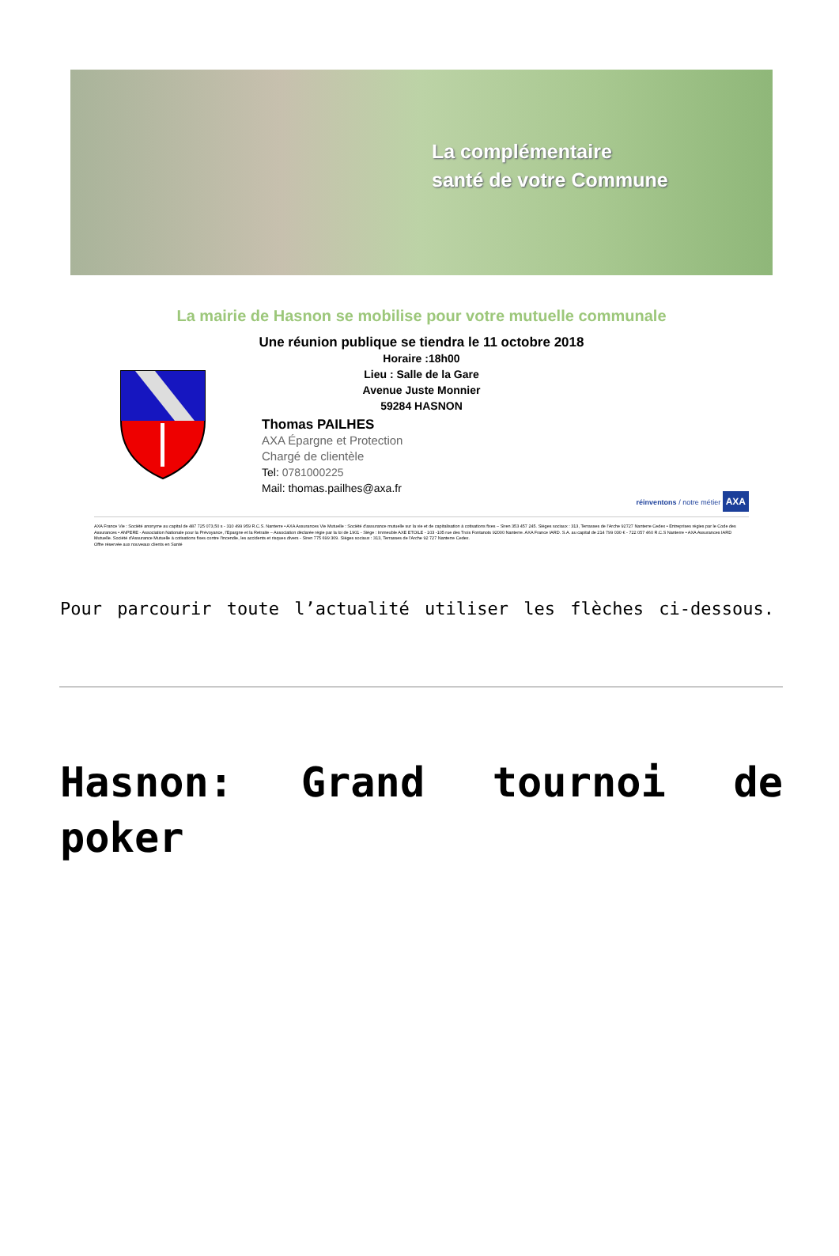La complémentaire
santé de votre Commune
La mairie de Hasnon se mobilise pour votre mutuelle communale
Une réunion publique se tiendra le 11 octobre 2018
Horaire :18h00
Lieu : Salle de la Gare
Avenue Juste Monnier
59284 HASNON
Thomas PAILHES
AXA Épargne et Protection
Chargé de clientèle
Tel: 0781000225
Mail: thomas.pailhes@axa.fr
réinventons / notre métier AXA
AXA France Vie : Société anonyme au capital de 487 725 073,50 s - 310 499 959 R.C.S. Nanterre • AXA Assurances Vie Mutuelle : Société d'assurance mutuelle sur la vie et de capitalisation à cotisations fixes – Siren 353 457 245. Sièges sociaux : 313, Terrasses de l'Arche 92727 Nanterre Cedex • Entreprises régies par le Code des Assurances • ANPERE - Association Nationale pour la Prévoyance, l'Epargne et la Retraite – Association déclarée régie par la loi de 1901 - Siège : Immeuble AXE ETOILE - 103 -105 rue des Trois Fontanots 92000 Nanterre. AXA France IARD. S.A. au capital de 214 799 030 € - 722 057 460 R.C.S Nanterre • AXA Assurances IARD Mutuelle. Société d'Assurance Mutuelle à cotisations fixes contre l'incendie, les accidents et risques divers - Siren 775 699 309. Sièges sociaux : 313, Terrasses de l'Arche 92 727 Nanterre Cedex.
Offre réservée aux nouveaux clients en Santé
Pour parcourir toute l’actualité utiliser les flèches ci-dessous.
Hasnon: Grand tournoi de poker